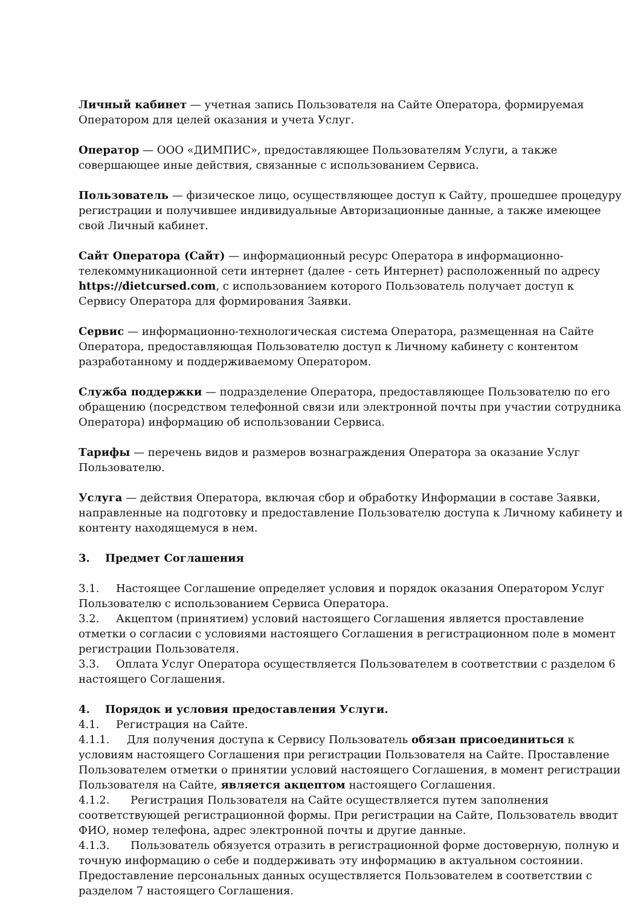Личный кабинет — учетная запись Пользователя на Сайте Оператора, формируемая Оператором для целей оказания и учета Услуг.
Оператор — ООО «ДИМПИС», предоставляющее Пользователям Услуги, а также совершающее иные действия, связанные с использованием Сервиса.
Пользователь — физическое лицо, осуществляющее доступ к Сайту, прошедшее процедуру регистрации и получившее индивидуальные Авторизационные данные, а также имеющее свой Личный кабинет.
Сайт Оператора (Сайт) — информационный ресурс Оператора в информационно-телекоммуникационной сети интернет (далее - сеть Интернет) расположенный по адресу https://dietcursed.com, с использованием которого Пользователь получает доступ к Сервису Оператора для формирования Заявки.
Сервис — информационно-технологическая система Оператора, размещенная на Сайте Оператора, предоставляющая Пользователю доступ к Личному кабинету с контентом разработанному и поддерживаемому Оператором.
Служба поддержки — подразделение Оператора, предоставляющее Пользователю по его обращению (посредством телефонной связи или электронной почты при участии сотрудника Оператора) информацию об использовании Сервиса.
Тарифы — перечень видов и размеров вознаграждения Оператора за оказание Услуг Пользователю.
Услуга — действия Оператора, включая сбор и обработку Информации в составе Заявки, направленные на подготовку и предоставление Пользователю доступа к Личному кабинету и контенту находящемуся в нем.
3. Предмет Соглашения
3.1. Настоящее Соглашение определяет условия и порядок оказания Оператором Услуг Пользователю с использованием Сервиса Оператора.
3.2. Акцептом (принятием) условий настоящего Соглашения является проставление отметки о согласии с условиями настоящего Соглашения в регистрационном поле в момент регистрации Пользователя.
3.3. Оплата Услуг Оператора осуществляется Пользователем в соответствии с разделом 6 настоящего Соглашения.
4. Порядок и условия предоставления Услуги.
4.1. Регистрация на Сайте.
4.1.1. Для получения доступа к Сервису Пользователь обязан присоединиться к условиям настоящего Соглашения при регистрации Пользователя на Сайте. Проставление Пользователем отметки о принятии условий настоящего Соглашения, в момент регистрации Пользователя на Сайте, является акцептом настоящего Соглашения.
4.1.2. Регистрация Пользователя на Сайте осуществляется путем заполнения соответствующей регистрационной формы. При регистрации на Сайте, Пользователь вводит ФИО, номер телефона, адрес электронной почты и другие данные.
4.1.3. Пользователь обязуется отразить в регистрационной форме достоверную, полную и точную информацию о себе и поддерживать эту информацию в актуальном состоянии. Предоставление персональных данных осуществляется Пользователем в соответствии с разделом 7 настоящего Соглашения.